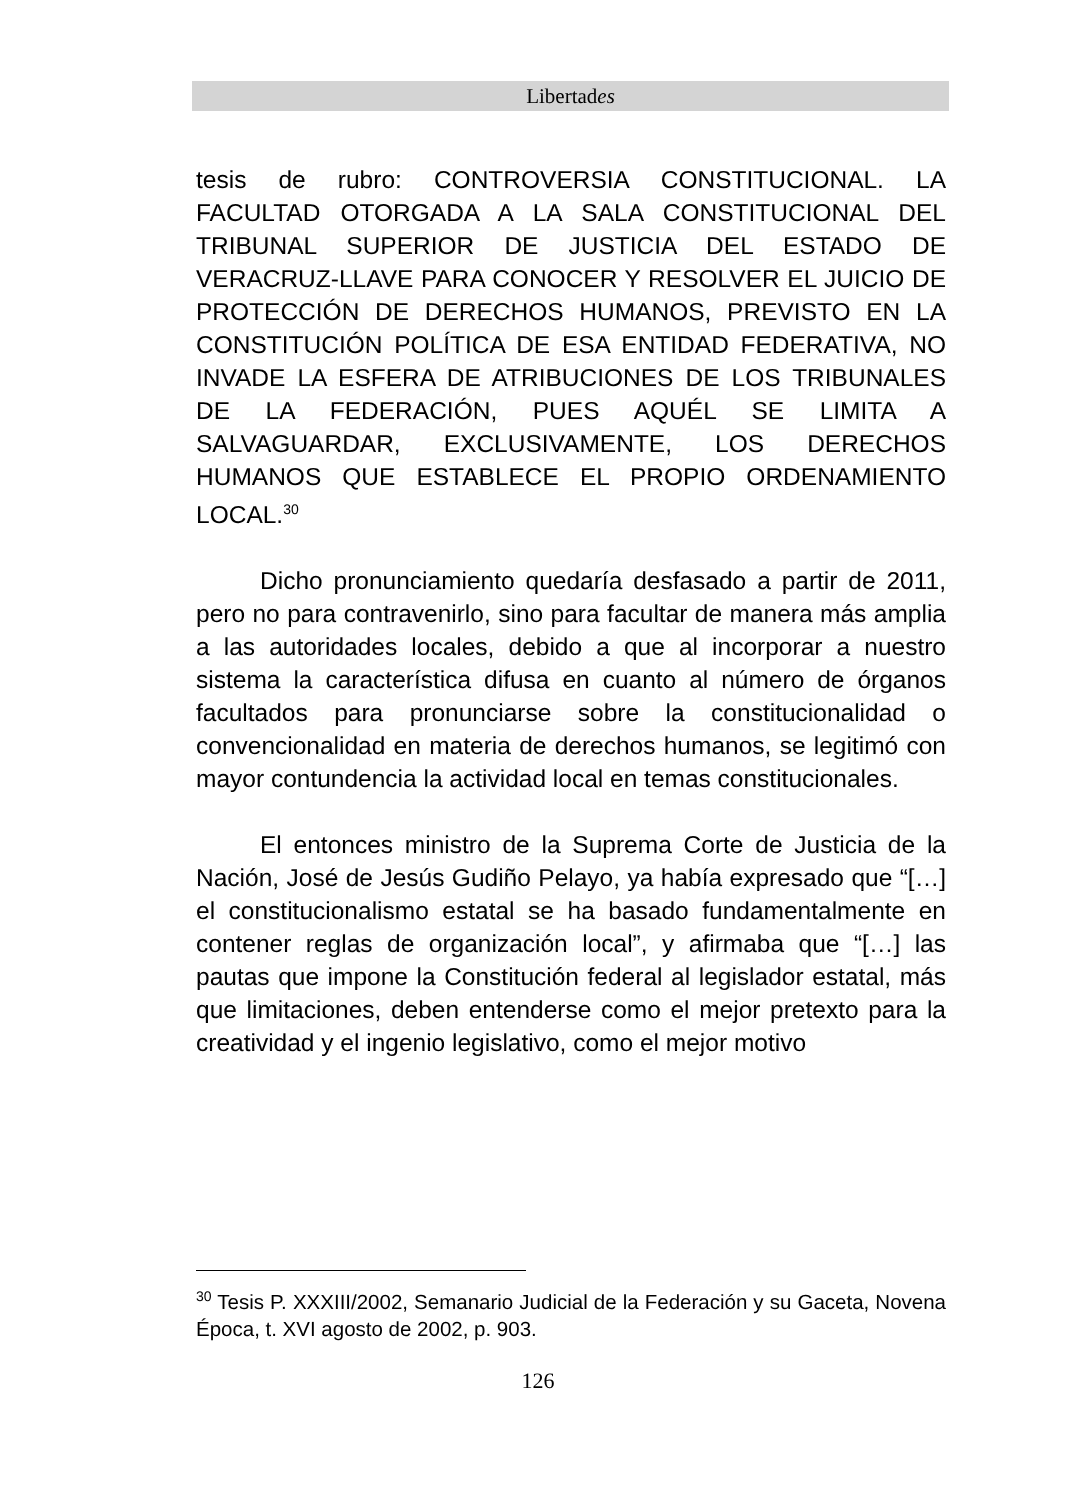Libertades
tesis de rubro: CONTROVERSIA CONSTITUCIONAL. LA FACULTAD OTORGADA A LA SALA CONSTITUCIONAL DEL TRIBUNAL SUPERIOR DE JUSTICIA DEL ESTADO DE VERACRUZ-LLAVE PARA CONOCER Y RESOLVER EL JUICIO DE PROTECCIÓN DE DERECHOS HUMANOS, PREVISTO EN LA CONSTITUCIÓN POLÍTICA DE ESA ENTIDAD FEDERATIVA, NO INVADE LA ESFERA DE ATRIBUCIONES DE LOS TRIBUNALES DE LA FEDERACIÓN, PUES AQUÉL SE LIMITA A SALVAGUARDAR, EXCLUSIVAMENTE, LOS DERECHOS HUMANOS QUE ESTABLECE EL PROPIO ORDENAMIENTO LOCAL.<sup>30</sup>
Dicho pronunciamiento quedaría desfasado a partir de 2011, pero no para contravenirlo, sino para facultar de manera más amplia a las autoridades locales, debido a que al incorporar a nuestro sistema la característica difusa en cuanto al número de órganos facultados para pronunciarse sobre la constitucionalidad o convencionalidad en materia de derechos humanos, se legitimó con mayor contundencia la actividad local en temas constitucionales.
El entonces ministro de la Suprema Corte de Justicia de la Nación, José de Jesús Gudiño Pelayo, ya había expresado que “[…] el constitucionalismo estatal se ha basado fundamentalmente en contener reglas de organización local”, y afirmaba que “[…] las pautas que impone la Constitución federal al legislador estatal, más que limitaciones, deben entenderse como el mejor pretexto para la creatividad y el ingenio legislativo, como el mejor motivo
<sup>30</sup> Tesis P. XXXIII/2002, Semanario Judicial de la Federación y su Gaceta, Novena Época, t. XVI agosto de 2002, p. 903.
126